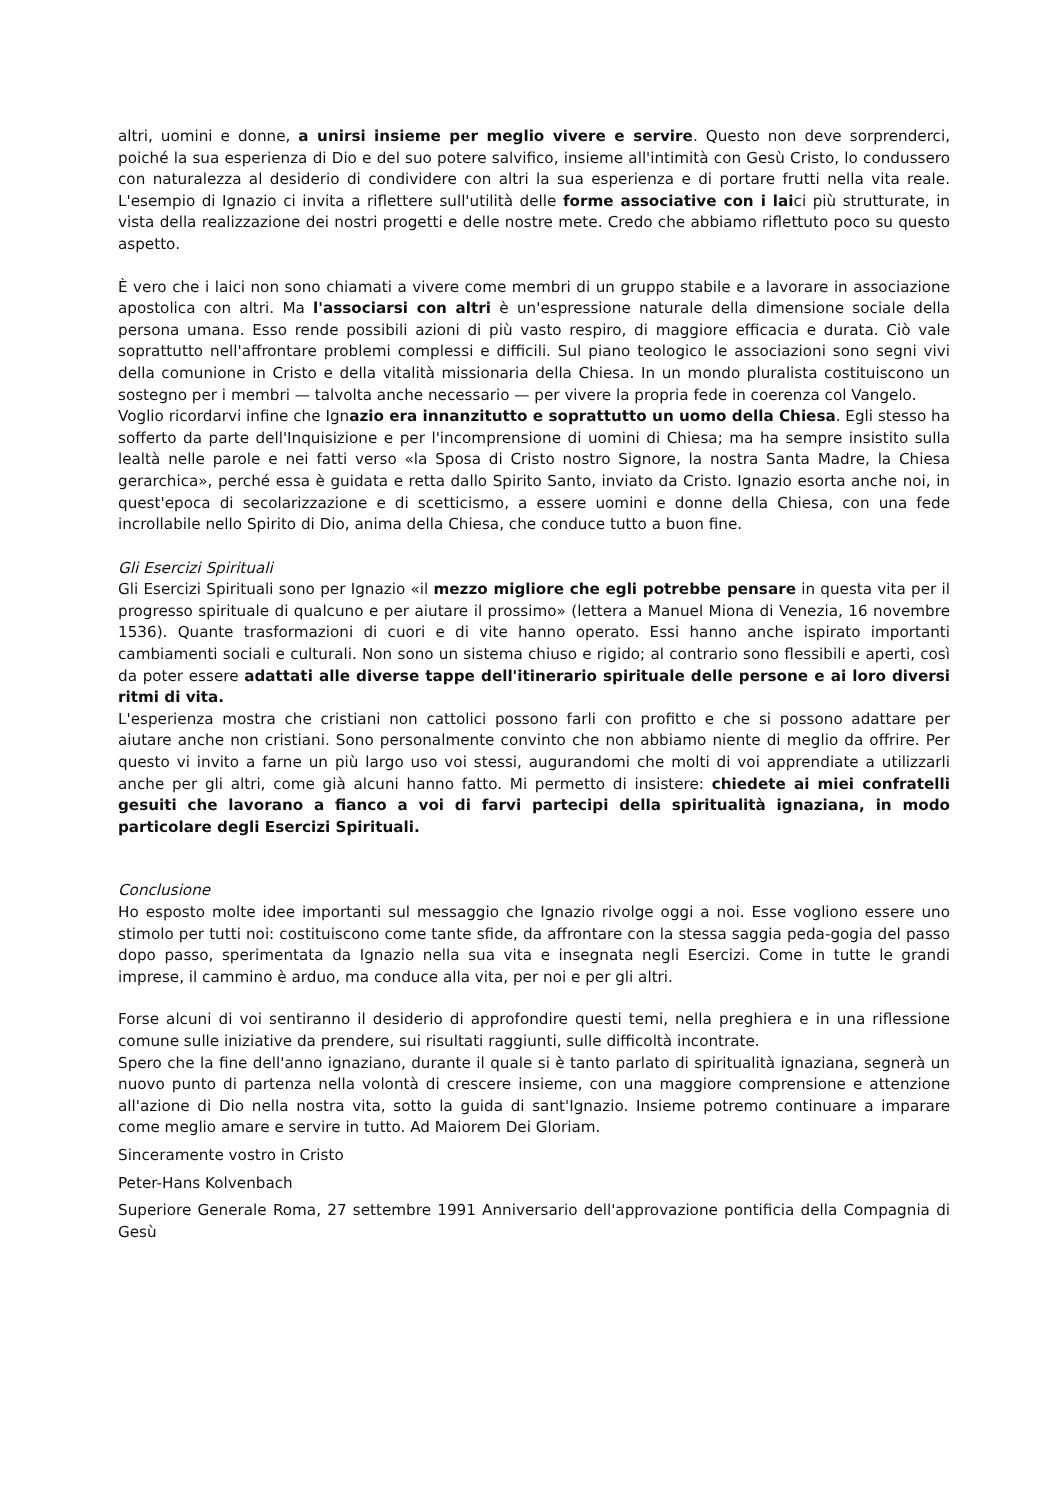altri, uomini e donne, a unirsi insieme per meglio vivere e servire. Questo non deve sorprenderci, poiché la sua esperienza di Dio e del suo potere salvifico, insieme all'intimità con Gesù Cristo, lo condussero con naturalezza al desiderio di condividere con altri la sua esperienza e di portare frutti nella vita reale. L'esempio di Ignazio ci invita a riflettere sull'utilità delle forme associative con i laici più strutturate, in vista della realizzazione dei nostri progetti e delle nostre mete. Credo che abbiamo riflettuto poco su questo aspetto.
È vero che i laici non sono chiamati a vivere come membri di un gruppo stabile e a lavorare in associazione apostolica con altri. Ma l'associarsi con altri è un'espressione naturale della dimensione sociale della persona umana. Esso rende possibili azioni di più vasto respiro, di maggiore efficacia e durata. Ciò vale soprattutto nell'affrontare problemi complessi e difficili. Sul piano teologico le associazioni sono segni vivi della comunione in Cristo e della vitalità missionaria della Chiesa. In un mondo pluralista costituiscono un sostegno per i membri — talvolta anche necessario — per vivere la propria fede in coerenza col Vangelo.
Voglio ricordarvi infine che Ignazio era innanzitutto e soprattutto un uomo della Chiesa. Egli stesso ha sofferto da parte dell'Inquisizione e per l'incomprensione di uomini di Chiesa; ma ha sempre insistito sulla lealtà nelle parole e nei fatti verso «la Sposa di Cristo nostro Signore, la nostra Santa Madre, la Chiesa gerarchica», perché essa è guidata e retta dallo Spirito Santo, inviato da Cristo. Ignazio esorta anche noi, in quest'epoca di secolarizzazione e di scetticismo, a essere uomini e donne della Chiesa, con una fede incrollabile nello Spirito di Dio, anima della Chiesa, che conduce tutto a buon fine.
Gli Esercizi Spirituali
Gli Esercizi Spirituali sono per Ignazio «il mezzo migliore che egli potrebbe pensare in questa vita per il progresso spirituale di qualcuno e per aiutare il prossimo» (lettera a Manuel Miona di Venezia, 16 novembre 1536). Quante trasformazioni di cuori e di vite hanno operato. Essi hanno anche ispirato importanti cambiamenti sociali e culturali. Non sono un sistema chiuso e rigido; al contrario sono flessibili e aperti, così da poter essere adattati alle diverse tappe dell'itinerario spirituale delle persone e ai loro diversi ritmi di vita.
L'esperienza mostra che cristiani non cattolici possono farli con profitto e che si possono adattare per aiutare anche non cristiani. Sono personalmente convinto che non abbiamo niente di meglio da offrire. Per questo vi invito a farne un più largo uso voi stessi, augurandomi che molti di voi apprendiate a utilizzarli anche per gli altri, come già alcuni hanno fatto. Mi permetto di insistere: chiedete ai miei confratelli gesuiti che lavorano a fianco a voi di farvi partecipi della spiritualità ignaziana, in modo particolare degli Esercizi Spirituali.
Conclusione
Ho esposto molte idee importanti sul messaggio che Ignazio rivolge oggi a noi. Esse vogliono essere uno stimolo per tutti noi: costituiscono come tante sfide, da affrontare con la stessa saggia peda-gogia del passo dopo passo, sperimentata da Ignazio nella sua vita e insegnata negli Esercizi. Come in tutte le grandi imprese, il cammino è arduo, ma conduce alla vita, per noi e per gli altri.
Forse alcuni di voi sentiranno il desiderio di approfondire questi temi, nella preghiera e in una riflessione comune sulle iniziative da prendere, sui risultati raggiunti, sulle difficoltà incontrate.
Spero che la fine dell'anno ignaziano, durante il quale si è tanto parlato di spiritualità ignaziana, segnerà un nuovo punto di partenza nella volontà di crescere insieme, con una maggiore comprensione e attenzione all'azione di Dio nella nostra vita, sotto la guida di sant'Ignazio. Insieme potremo continuare a imparare come meglio amare e servire in tutto. Ad Maiorem Dei Gloriam.
Sinceramente vostro in Cristo
Peter-Hans Kolvenbach
Superiore Generale Roma, 27 settembre 1991 Anniversario dell'approvazione pontificia della Compagnia di Gesù